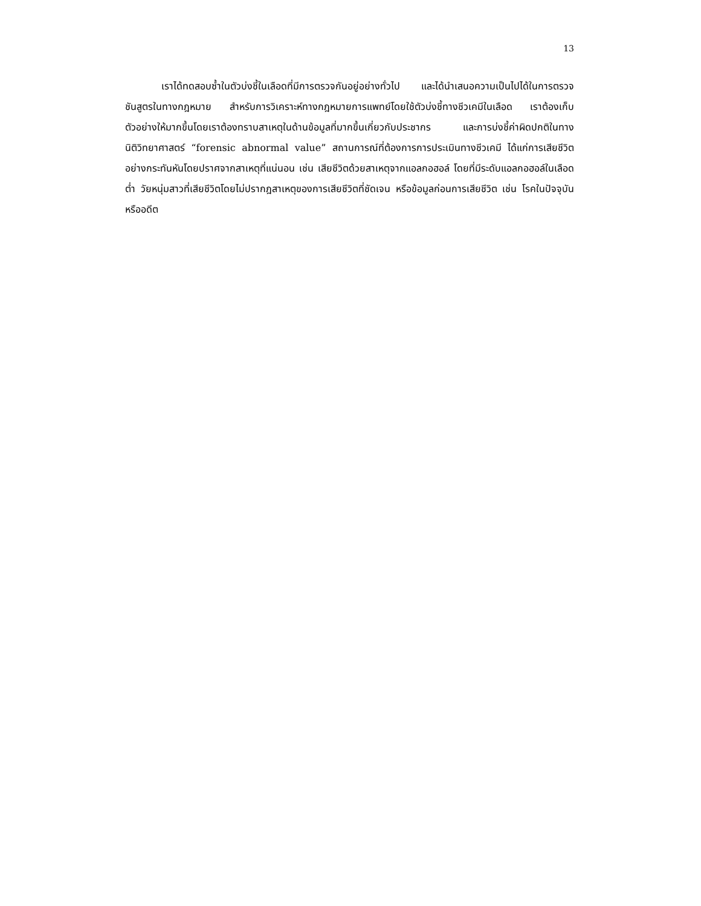13
เราได้ทดสอบซ้ำในตัวบ่งชี้ในเลือดที่มีการตรวจกันอยู่อย่างทั่วไป และได้นำเสนอความเป็นไปได้ในการตรวจชันสูตรในทางกฎหมาย สำหรับการวิเคราะห์ทางกฎหมายการแพทย์โดยใช้ตัวบ่งชี้ทางชีวเคมีในเลือด เราต้องเก็บตัวอย่างให้มากขึ้นโดยเราต้องทราบสาเหตุในด้านข้อมูลที่มากขึ้นเกี่ยวกับประชากร และการบ่งชี้ค่าผิดปกติในทางนิติวิทยาศาสตร์ “forensic abnormal value” สถานการณ์ที่ต้องการการประเมินทางชีวเคมี ได้แก่การเสียชีวิตอย่างกระทันหันโดยปราศจากสาเหตุที่แน่นอน เช่น เสียชีวิตด้วยสาเหตุจากแอลกอฮอล์ โดยที่มีระดับแอลกอฮอล์ในเลือดต่ำ วัยหนุ่มสาวที่เสียชีวิตโดยไม่ปรากฎสาเหตุของการเสียชีวิตที่ชัดเจน หรือข้อมูลก่อนการเสียชีวิต เช่น โรคในปัจจุบันหรืออดีต